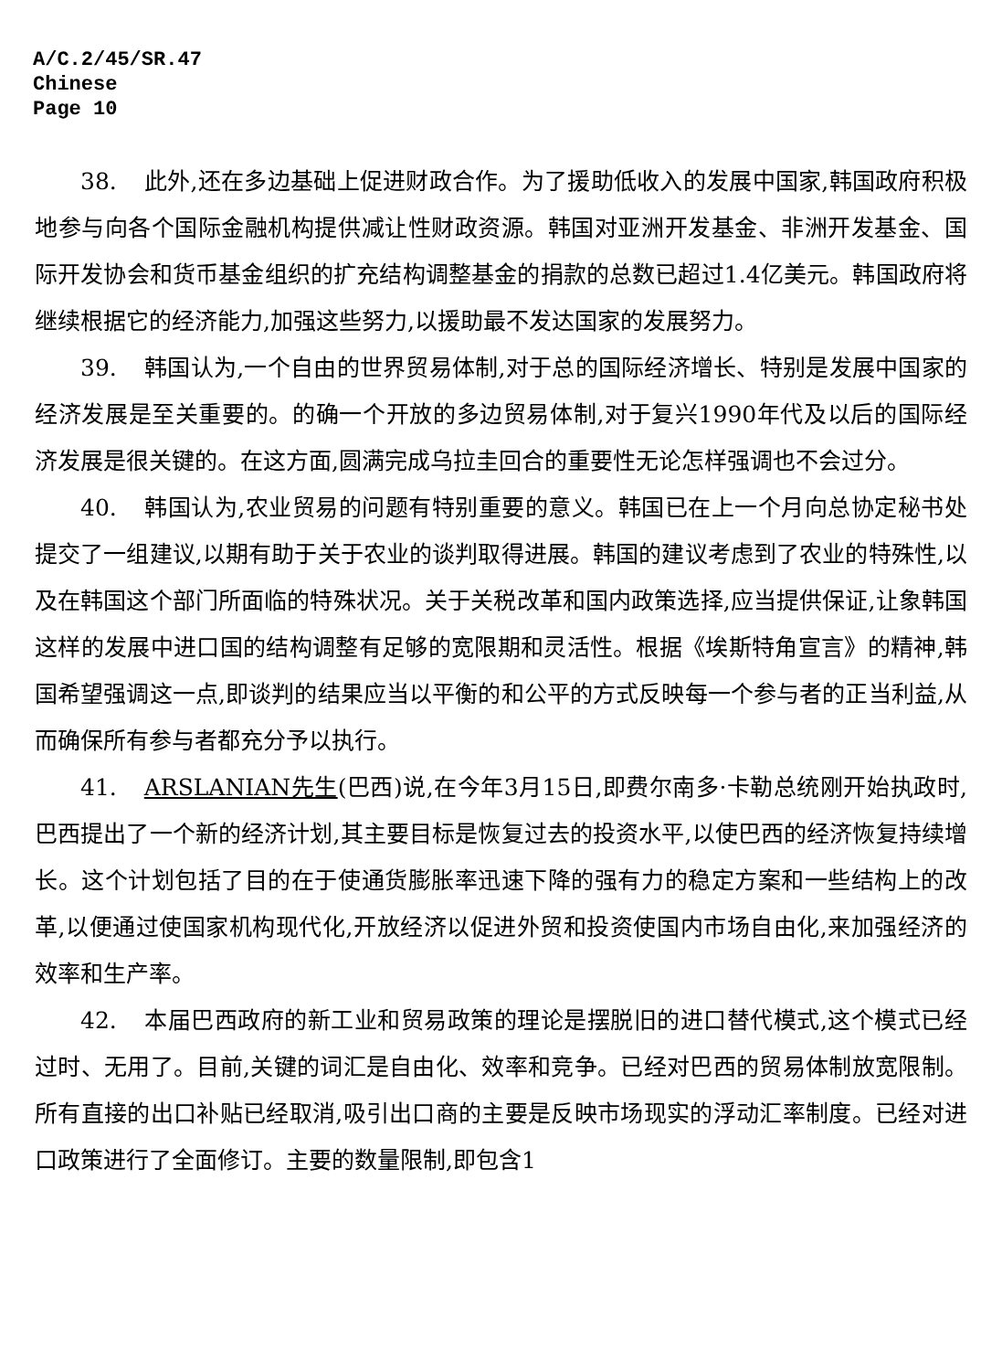A/C.2/45/SR.47
Chinese
Page 10
38. 此外,还在多边基础上促进财政合作。为了援助低收入的发展中国家,韩国政府积极地参与向各个国际金融机构提供减让性财政资源。韩国对亚洲开发基金、非洲开发基金、国际开发协会和货币基金组织的扩充结构调整基金的捐款的总数已超过1.4亿美元。韩国政府将继续根据它的经济能力,加强这些努力,以援助最不发达国家的发展努力。
39. 韩国认为,一个自由的世界贸易体制,对于总的国际经济增长、特别是发展中国家的经济发展是至关重要的。的确一个开放的多边贸易体制,对于复兴1990年代及以后的国际经济发展是很关键的。在这方面,圆满完成乌拉圭回合的重要性无论怎样强调也不会过分。
40. 韩国认为,农业贸易的问题有特别重要的意义。韩国已在上一个月向总协定秘书处提交了一组建议,以期有助于关于农业的谈判取得进展。韩国的建议考虑到了农业的特殊性,以及在韩国这个部门所面临的特殊状况。关于关税改革和国内政策选择,应当提供保证,让象韩国这样的发展中进口国的结构调整有足够的宽限期和灵活性。根据《埃斯特角宣言》的精神,韩国希望强调这一点,即谈判的结果应当以平衡的和公平的方式反映每一个参与者的正当利益,从而确保所有参与者都充分予以执行。
41. ARSLANIAN先生(巴西)说,在今年3月15日,即费尔南多·卡勒总统刚开始执政时,巴西提出了一个新的经济计划,其主要目标是恢复过去的投资水平,以使巴西的经济恢复持续增长。这个计划包括了目的在于使通货膨胀率迅速下降的强有力的稳定方案和一些结构上的改革,以便通过使国家机构现代化,开放经济以促进外贸和投资使国内市场自由化,来加强经济的效率和生产率。
42. 本届巴西政府的新工业和贸易政策的理论是摆脱旧的进口替代模式,这个模式已经过时、无用了。目前,关键的词汇是自由化、效率和竞争。已经对巴西的贸易体制放宽限制。所有直接的出口补贴已经取消,吸引出口商的主要是反映市场现实的浮动汇率制度。已经对进口政策进行了全面修订。主要的数量限制,即包含1